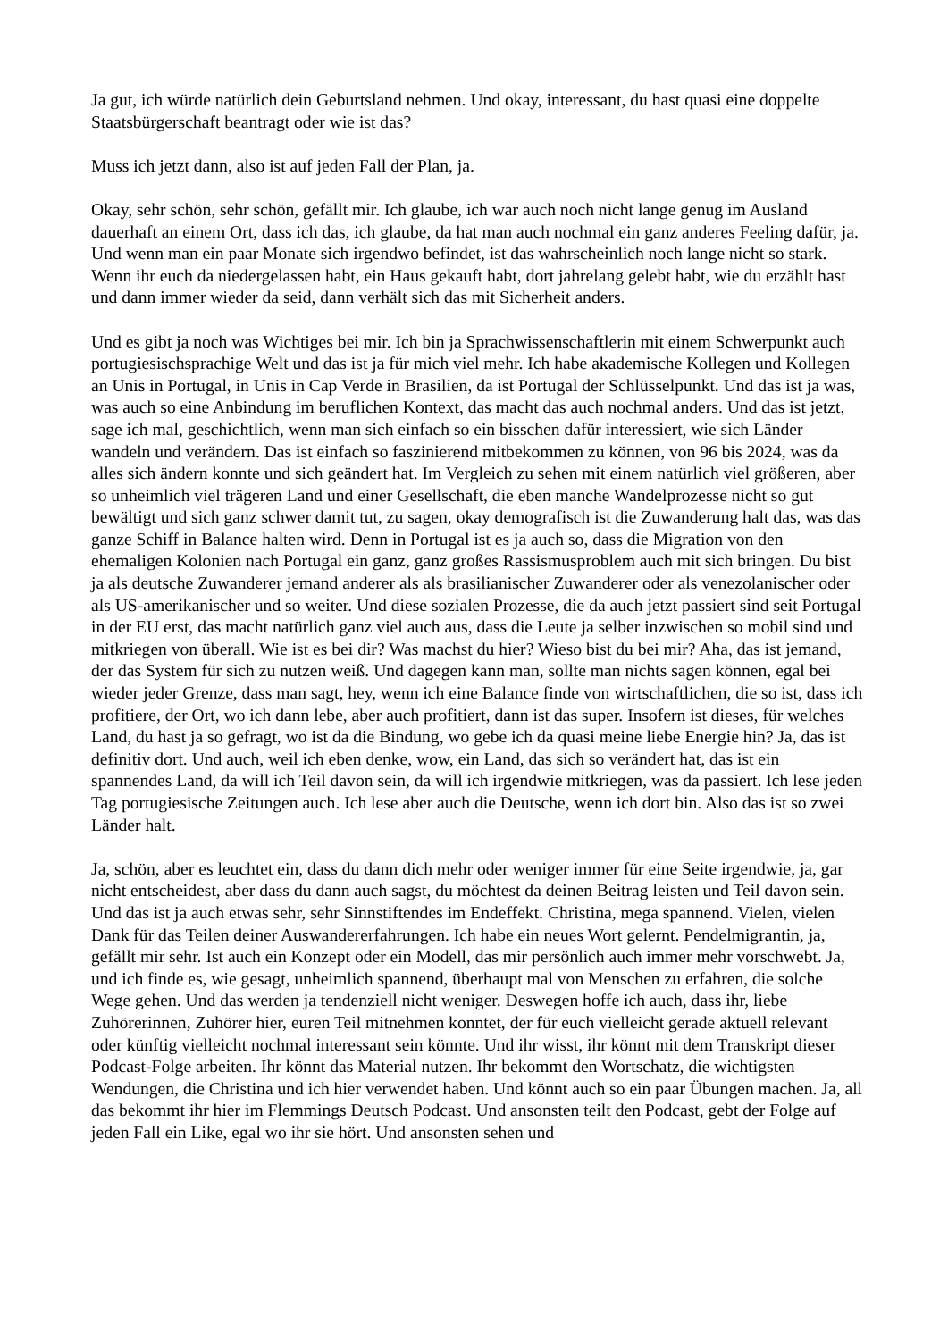Ja gut, ich würde natürlich dein Geburtsland nehmen. Und okay, interessant, du hast quasi eine doppelte Staatsbürgerschaft beantragt oder wie ist das?
Muss ich jetzt dann, also ist auf jeden Fall der Plan, ja.
Okay, sehr schön, sehr schön, gefällt mir. Ich glaube, ich war auch noch nicht lange genug im Ausland dauerhaft an einem Ort, dass ich das, ich glaube, da hat man auch nochmal ein ganz anderes Feeling dafür, ja. Und wenn man ein paar Monate sich irgendwo befindet, ist das wahrscheinlich noch lange nicht so stark. Wenn ihr euch da niedergelassen habt, ein Haus gekauft habt, dort jahrelang gelebt habt, wie du erzählt hast und dann immer wieder da seid, dann verhält sich das mit Sicherheit anders.
Und es gibt ja noch was Wichtiges bei mir. Ich bin ja Sprachwissenschaftlerin mit einem Schwerpunkt auch portugiesischsprachige Welt und das ist ja für mich viel mehr. Ich habe akademische Kollegen und Kollegen an Unis in Portugal, in Unis in Cap Verde in Brasilien, da ist Portugal der Schlüsselpunkt. Und das ist ja was, was auch so eine Anbindung im beruflichen Kontext, das macht das auch nochmal anders. Und das ist jetzt, sage ich mal, geschichtlich, wenn man sich einfach so ein bisschen dafür interessiert, wie sich Länder wandeln und verändern. Das ist einfach so faszinierend mitbekommen zu können, von 96 bis 2024, was da alles sich ändern konnte und sich geändert hat. Im Vergleich zu sehen mit einem natürlich viel größeren, aber so unheimlich viel trägeren Land und einer Gesellschaft, die eben manche Wandelprozesse nicht so gut bewältigt und sich ganz schwer damit tut, zu sagen, okay demografisch ist die Zuwanderung halt das, was das ganze Schiff in Balance halten wird. Denn in Portugal ist es ja auch so, dass die Migration von den ehemaligen Kolonien nach Portugal ein ganz, ganz großes Rassismusproblem auch mit sich bringen. Du bist ja als deutsche Zuwanderer jemand anderer als als brasilianischer Zuwanderer oder als venezolanischer oder als US-amerikanischer und so weiter. Und diese sozialen Prozesse, die da auch jetzt passiert sind seit Portugal in der EU erst, das macht natürlich ganz viel auch aus, dass die Leute ja selber inzwischen so mobil sind und mitkriegen von überall. Wie ist es bei dir? Was machst du hier? Wieso bist du bei mir? Aha, das ist jemand, der das System für sich zu nutzen weiß. Und dagegen kann man, sollte man nichts sagen können, egal bei wieder jeder Grenze, dass man sagt, hey, wenn ich eine Balance finde von wirtschaftlichen, die so ist, dass ich profitiere, der Ort, wo ich dann lebe, aber auch profitiert, dann ist das super. Insofern ist dieses, für welches Land, du hast ja so gefragt, wo ist da die Bindung, wo gebe ich da quasi meine liebe Energie hin? Ja, das ist definitiv dort. Und auch, weil ich eben denke, wow, ein Land, das sich so verändert hat, das ist ein spannendes Land, da will ich Teil davon sein, da will ich irgendwie mitkriegen, was da passiert. Ich lese jeden Tag portugiesische Zeitungen auch. Ich lese aber auch die Deutsche, wenn ich dort bin. Also das ist so zwei Länder halt.
Ja, schön, aber es leuchtet ein, dass du dann dich mehr oder weniger immer für eine Seite irgendwie, ja, gar nicht entscheidest, aber dass du dann auch sagst, du möchtest da deinen Beitrag leisten und Teil davon sein. Und das ist ja auch etwas sehr, sehr Sinnstiftendes im Endeffekt. Christina, mega spannend. Vielen, vielen Dank für das Teilen deiner Auswandererfahrungen. Ich habe ein neues Wort gelernt. Pendelmigrantin, ja, gefällt mir sehr. Ist auch ein Konzept oder ein Modell, das mir persönlich auch immer mehr vorschwebt. Ja, und ich finde es, wie gesagt, unheimlich spannend, überhaupt mal von Menschen zu erfahren, die solche Wege gehen. Und das werden ja tendenziell nicht weniger. Deswegen hoffe ich auch, dass ihr, liebe Zuhörerinnen, Zuhörer hier, euren Teil mitnehmen konntet, der für euch vielleicht gerade aktuell relevant oder künftig vielleicht nochmal interessant sein könnte. Und ihr wisst, ihr könnt mit dem Transkript dieser Podcast-Folge arbeiten. Ihr könnt das Material nutzen. Ihr bekommt den Wortschatz, die wichtigsten Wendungen, die Christina und ich hier verwendet haben. Und könnt auch so ein paar Übungen machen. Ja, all das bekommt ihr hier im Flemmings Deutsch Podcast. Und ansonsten teilt den Podcast, gebt der Folge auf jeden Fall ein Like, egal wo ihr sie hört. Und ansonsten sehen und